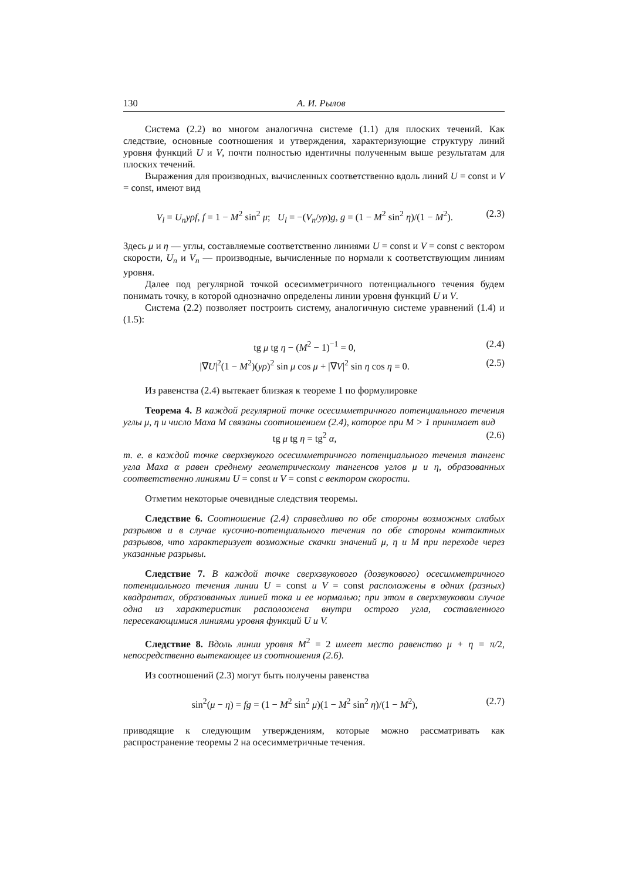130 А. И. Рылов
Система (2.2) во многом аналогична системе (1.1) для плоских течений. Как следствие, основные соотношения и утверждения, характеризующие структуру линий уровня функций U и V, почти полностью идентичны полученным выше результатам для плоских течений.
Выражения для производных, вычисленных соответственно вдоль линий U = const и V = const, имеют вид
V<sub>l</sub> = U<sub>n</sub>yρf, f = 1 − M<sup>2</sup> sin<sup>2</sup> μ; U<sub>l</sub> = −(V<sub>n</sub>/yρ)g, g = (1 − M<sup>2</sup> sin<sup>2</sup> η)/(1 − M<sup>2</sup>). (2.3)
Здесь μ и η — углы, составляемые соответственно линиями U = const и V = const с вектором скорости, U<sub>n</sub> и V<sub>n</sub> — производные, вычисленные по нормали к соответствующим линиям уровня.
Далее под регулярной точкой осесимметричного потенциального течения будем понимать точку, в которой однозначно определены линии уровня функций U и V.
Система (2.2) позволяет построить систему, аналогичную системе уравнений (1.4) и (1.5):
tg μ tg η − (M<sup>2</sup> − 1)<sup>−1</sup> = 0, (2.4)
|∇U|<sup>2</sup>(1 − M<sup>2</sup>)(yρ)<sup>2</sup> sin μ cos μ + |∇V|<sup>2</sup> sin η cos η = 0. (2.5)
Из равенства (2.4) вытекает близкая к теореме 1 по формулировке
Теорема 4. В каждой регулярной точке осесимметричного потенциального течения углы μ, η и число Маха M связаны соотношением (2.4), которое при M > 1 принимает вид
tg μ tg η = tg<sup>2</sup> α, (2.6)
т. е. в каждой точке сверхзвукого осесимметричного потенциального течения тангенс угла Маха α равен среднему геометрическому тангенсов углов μ и η, образованных соответственно линиями U = const и V = const с вектором скорости.
Отметим некоторые очевидные следствия теоремы.
Следствие 6. Соотношение (2.4) справедливо по обе стороны возможных слабых разрывов и в случае кусочно-потенциального течения по обе стороны контактных разрывов, что характеризует возможные скачки значений μ, η и M при переходе через указанные разрывы.
Следствие 7. В каждой точке сверхзвукового (дозвукового) осесимметричного потенциального течения линии U = const и V = const расположены в одних (разных) квадрантах, образованных линией тока и ее нормалью; при этом в сверхзвуковом случае одна из характеристик расположена внутри острого угла, составленного пересекающимися линиями уровня функций U и V.
Следствие 8. Вдоль линии уровня M<sup>2</sup> = 2 имеет место равенство μ + η = π/2, непосредственно вытекающее из соотношения (2.6).
Из соотношений (2.3) могут быть получены равенства
sin<sup>2</sup>(μ − η) = fg = (1 − M<sup>2</sup> sin<sup>2</sup> μ)(1 − M<sup>2</sup> sin<sup>2</sup> η)/(1 − M<sup>2</sup>), (2.7)
приводящие к следующим утверждениям, которые можно рассматривать как распространение теоремы 2 на осесимметричные течения.